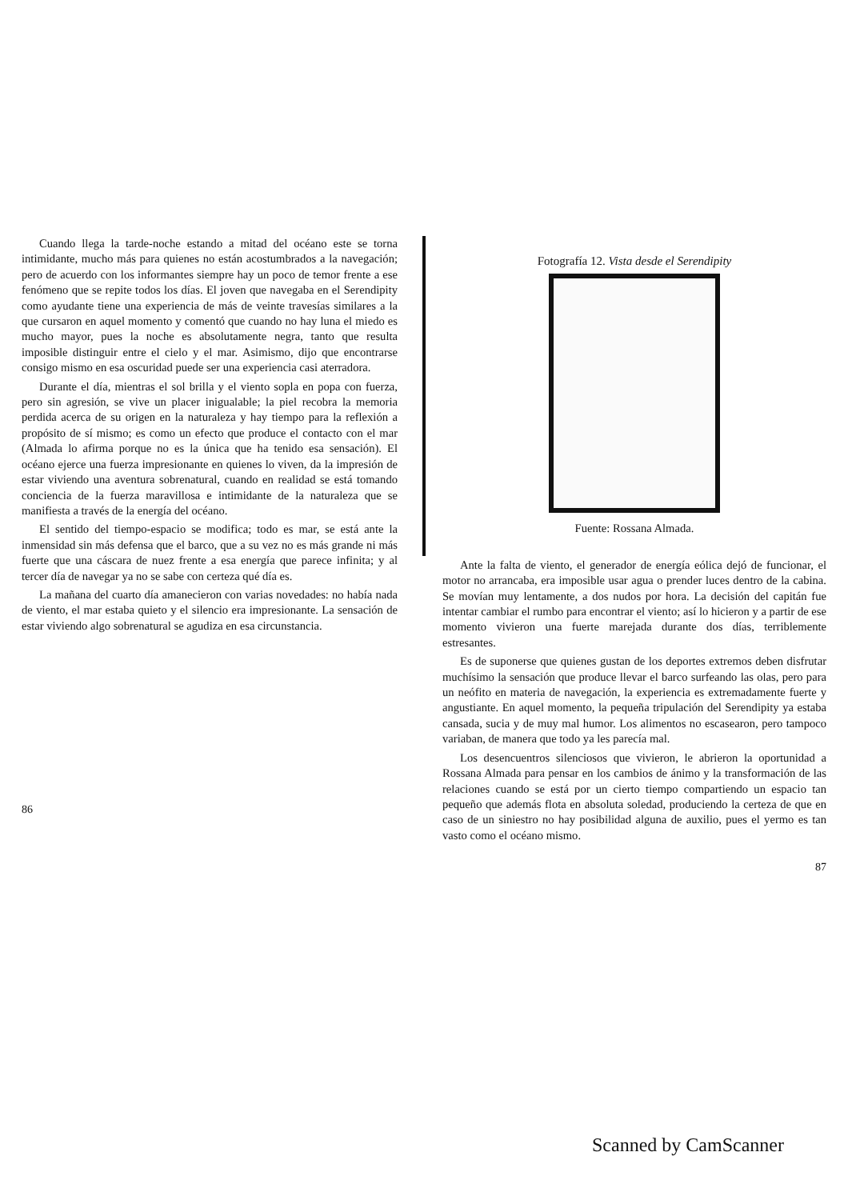Cuando llega la tarde-noche estando a mitad del océano este se torna intimidante, mucho más para quienes no están acostumbrados a la navegación; pero de acuerdo con los informantes siempre hay un poco de temor frente a ese fenómeno que se repite todos los días. El joven que navegaba en el Serendipity como ayudante tiene una experiencia de más de veinte travesías similares a la que cursaron en aquel momento y comentó que cuando no hay luna el miedo es mucho mayor, pues la noche es absolutamente negra, tanto que resulta imposible distinguir entre el cielo y el mar. Asimismo, dijo que encontrarse consigo mismo en esa oscuridad puede ser una experiencia casi aterradora.
Durante el día, mientras el sol brilla y el viento sopla en popa con fuerza, pero sin agresión, se vive un placer inigualable; la piel recobra la memoria perdida acerca de su origen en la naturaleza y hay tiempo para la reflexión a propósito de sí mismo; es como un efecto que produce el contacto con el mar (Almada lo afirma porque no es la única que ha tenido esa sensación). El océano ejerce una fuerza impresionante en quienes lo viven, da la impresión de estar viviendo una aventura sobrenatural, cuando en realidad se está tomando conciencia de la fuerza maravillosa e intimidante de la naturaleza que se manifiesta a través de la energía del océano.
El sentido del tiempo-espacio se modifica; todo es mar, se está ante la inmensidad sin más defensa que el barco, que a su vez no es más grande ni más fuerte que una cáscara de nuez frente a esa energía que parece infinita; y al tercer día de navegar ya no se sabe con certeza qué día es.
La mañana del cuarto día amanecieron con varias novedades: no había nada de viento, el mar estaba quieto y el silencio era impresionante. La sensación de estar viviendo algo sobrenatural se agudiza en esa circunstancia.
86
Fotografía 12. Vista desde el Serendipity
Fuente: Rossana Almada.
Ante la falta de viento, el generador de energía eólica dejó de funcionar, el motor no arrancaba, era imposible usar agua o prender luces dentro de la cabina. Se movían muy lentamente, a dos nudos por hora. La decisión del capitán fue intentar cambiar el rumbo para encontrar el viento; así lo hicieron y a partir de ese momento vivieron una fuerte marejada durante dos días, terriblemente estresantes.
Es de suponerse que quienes gustan de los deportes extremos deben disfrutar muchísimo la sensación que produce llevar el barco surfeando las olas, pero para un neófito en materia de navegación, la experiencia es extremadamente fuerte y angustiante. En aquel momento, la pequeña tripulación del Serendipity ya estaba cansada, sucia y de muy mal humor. Los alimentos no escasearon, pero tampoco variaban, de manera que todo ya les parecía mal.
Los desencuentros silenciosos que vivieron, le abrieron la oportunidad a Rossana Almada para pensar en los cambios de ánimo y la transformación de las relaciones cuando se está por un cierto tiempo compartiendo un espacio tan pequeño que además flota en absoluta soledad, produciendo la certeza de que en caso de un siniestro no hay posibilidad alguna de auxilio, pues el yermo es tan vasto como el océano mismo.
87
Scanned by CamScanner